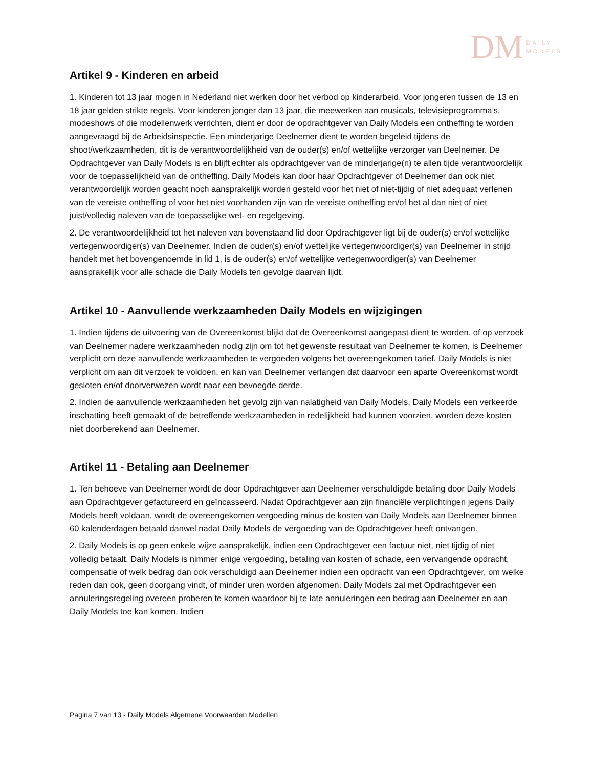DM DAILY
MODELS
Artikel 9 - Kinderen en arbeid
1. Kinderen tot 13 jaar mogen in Nederland niet werken door het verbod op kinderarbeid. Voor jongeren tussen de 13 en 18 jaar gelden strikte regels. Voor kinderen jonger dan 13 jaar, die meewerken aan musicals, televisieprogramma’s, modeshows of die modellenwerk verrichten, dient er door de opdrachtgever van Daily Models een ontheffing te worden aangevraagd bij de Arbeidsinspectie. Een minderjarige Deelnemer dient te worden begeleid tijdens de shoot/werkzaamheden, dit is de verantwoordelijkheid van de ouder(s) en/of wettelijke verzorger van Deelnemer. De Opdrachtgever van Daily Models is en blijft echter als opdrachtgever van de minderjarige(n) te allen tijde verantwoordelijk voor de toepasselijkheid van de ontheffing. Daily Models kan door haar Opdrachtgever of Deelnemer dan ook niet verantwoordelijk worden geacht noch aansprakelijk worden gesteld voor het niet of niet-tijdig of niet adequaat verlenen van de vereiste ontheffing of voor het niet voorhanden zijn van de vereiste ontheffing en/of het al dan niet of niet juist/volledig naleven van de toepasselijke wet- en regelgeving.
2. De verantwoordelijkheid tot het naleven van bovenstaand lid door Opdrachtgever ligt bij de ouder(s) en/of wettelijke vertegenwoordiger(s) van Deelnemer. Indien de ouder(s) en/of wettelijke vertegenwoordiger(s) van Deelnemer in strijd handelt met het bovengenoemde in lid 1, is de ouder(s) en/of wettelijke vertegenwoordiger(s) van Deelnemer aansprakelijk voor alle schade die Daily Models ten gevolge daarvan lijdt.
Artikel 10 - Aanvullende werkzaamheden Daily Models en wijzigingen
1. Indien tijdens de uitvoering van de Overeenkomst blijkt dat de Overeenkomst aangepast dient te worden, of op verzoek van Deelnemer nadere werkzaamheden nodig zijn om tot het gewenste resultaat van Deelnemer te komen, is Deelnemer verplicht om deze aanvullende werkzaamheden te vergoeden volgens het overeengekomen tarief. Daily Models is niet verplicht om aan dit verzoek te voldoen, en kan van Deelnemer verlangen dat daarvoor een aparte Overeenkomst wordt gesloten en/of doorverwezen wordt naar een bevoegde derde.
2. Indien de aanvullende werkzaamheden het gevolg zijn van nalatigheid van Daily Models, Daily Models een verkeerde inschatting heeft gemaakt of de betreffende werkzaamheden in redelijkheid had kunnen voorzien, worden deze kosten niet doorberekend aan Deelnemer.
Artikel 11 - Betaling aan Deelnemer
1. Ten behoeve van Deelnemer wordt de door Opdrachtgever aan Deelnemer verschuldigde betaling door Daily Models aan Opdrachtgever gefactureerd en geïncasseerd. Nadat Opdrachtgever aan zijn financiële verplichtingen jegens Daily Models heeft voldaan, wordt de overeengekomen vergoeding minus de kosten van Daily Models aan Deelnemer binnen 60 kalenderdagen betaald danwel nadat Daily Models de vergoeding van de Opdrachtgever heeft ontvangen.
2. Daily Models is op geen enkele wijze aansprakelijk, indien een Opdrachtgever een factuur niet, niet tijdig of niet volledig betaalt. Daily Models is nimmer enige vergoeding, betaling van kosten of schade, een vervangende opdracht, compensatie of welk bedrag dan ook verschuldigd aan Deelnemer indien een opdracht van een Opdrachtgever, om welke reden dan ook, geen doorgang vindt, of minder uren worden afgenomen. Daily Models zal met Opdrachtgever een annuleringsregeling overeen proberen te komen waardoor bij te late annuleringen een bedrag aan Deelnemer en aan Daily Models toe kan komen. Indien
Pagina 7 van 13 - Daily Models Algemene Voorwaarden Modellen